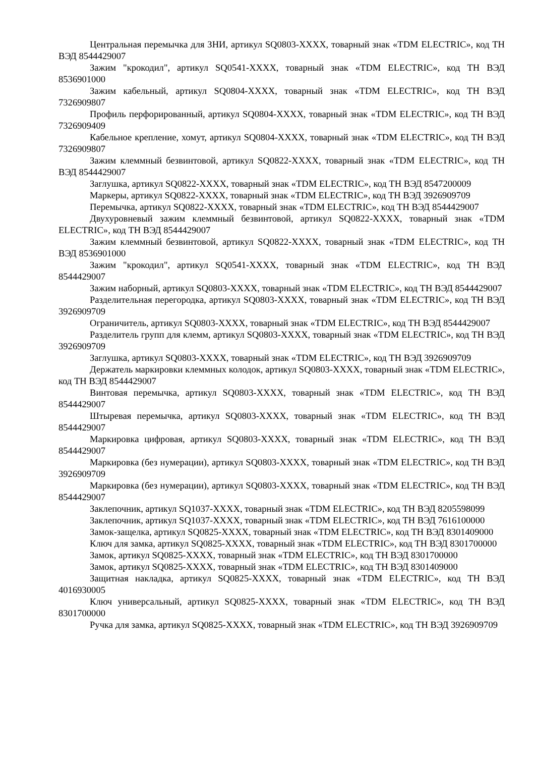Центральная перемычка для ЗНИ, артикул SQ0803-XXXX, товарный знак «TDM ELECTRIC», код ТН ВЭД 8544429007
Зажим "крокодил", артикул SQ0541-XXXX, товарный знак «TDM ELECTRIC», код ТН ВЭД 8536901000
Зажим кабельный, артикул SQ0804-XXXX, товарный знак «TDM ELECTRIC», код ТН ВЭД 7326909807
Профиль перфорированный, артикул SQ0804-XXXX, товарный знак «TDM ELECTRIC», код ТН ВЭД 7326909409
Кабельное крепление, хомут, артикул SQ0804-XXXX, товарный знак «TDM ELECTRIC», код ТН ВЭД 7326909807
Зажим клеммный безвинтовой, артикул SQ0822-XXXX, товарный знак «TDM ELECTRIC», код ТН ВЭД 8544429007
Заглушка, артикул SQ0822-XXXX, товарный знак «TDM ELECTRIC», код ТН ВЭД 8547200009
Маркеры, артикул SQ0822-XXXX, товарный знак «TDM ELECTRIC», код ТН ВЭД 3926909709
Перемычка, артикул SQ0822-XXXX, товарный знак «TDM ELECTRIC», код ТН ВЭД 8544429007
Двухуровневый зажим клеммный безвинтовой, артикул SQ0822-XXXX, товарный знак «TDM ELECTRIC», код ТН ВЭД 8544429007
Зажим клеммный безвинтовой, артикул SQ0822-XXXX, товарный знак «TDM ELECTRIC», код ТН ВЭД 8536901000
Зажим "крокодил", артикул SQ0541-XXXX, товарный знак «TDM ELECTRIC», код ТН ВЭД 8544429007
Зажим наборный, артикул SQ0803-XXXX, товарный знак «TDM ELECTRIC», код ТН ВЭД 8544429007
Разделительная перегородка, артикул SQ0803-XXXX, товарный знак «TDM ELECTRIC», код ТН ВЭД 3926909709
Ограничитель, артикул SQ0803-XXXX, товарный знак «TDM ELECTRIC», код ТН ВЭД 8544429007
Разделитель групп для клемм, артикул SQ0803-XXXX, товарный знак «TDM ELECTRIC», код ТН ВЭД 3926909709
Заглушка, артикул SQ0803-XXXX, товарный знак «TDM ELECTRIC», код ТН ВЭД 3926909709
Держатель маркировки клеммных колодок, артикул SQ0803-XXXX, товарный знак «TDM ELECTRIC», код ТН ВЭД 8544429007
Винтовая перемычка, артикул SQ0803-XXXX, товарный знак «TDM ELECTRIC», код ТН ВЭД 8544429007
Штыревая перемычка, артикул SQ0803-XXXX, товарный знак «TDM ELECTRIC», код ТН ВЭД 8544429007
Маркировка цифровая, артикул SQ0803-XXXX, товарный знак «TDM ELECTRIC», код ТН ВЭД 8544429007
Маркировка (без нумерации), артикул SQ0803-XXXX, товарный знак «TDM ELECTRIC», код ТН ВЭД 3926909709
Маркировка (без нумерации), артикул SQ0803-XXXX, товарный знак «TDM ELECTRIC», код ТН ВЭД 8544429007
Заклепочник, артикул SQ1037-XXXX, товарный знак «TDM ELECTRIC», код ТН ВЭД 8205598099
Заклепочник, артикул SQ1037-XXXX, товарный знак «TDM ELECTRIC», код ТН ВЭД 7616100000
Замок-защелка, артикул SQ0825-XXXX, товарный знак «TDM ELECTRIC», код ТН ВЭД 8301409000
Ключ для замка, артикул SQ0825-XXXX, товарный знак «TDM ELECTRIC», код ТН ВЭД 8301700000
Замок, артикул SQ0825-XXXX, товарный знак «TDM ELECTRIC», код ТН ВЭД 8301700000
Замок, артикул SQ0825-XXXX, товарный знак «TDM ELECTRIC», код ТН ВЭД 8301409000
Защитная накладка, артикул SQ0825-XXXX, товарный знак «TDM ELECTRIC», код ТН ВЭД 4016930005
Ключ универсальный, артикул SQ0825-XXXX, товарный знак «TDM ELECTRIC», код ТН ВЭД 8301700000
Ручка для замка, артикул SQ0825-XXXX, товарный знак «TDM ELECTRIC», код ТН ВЭД 3926909709